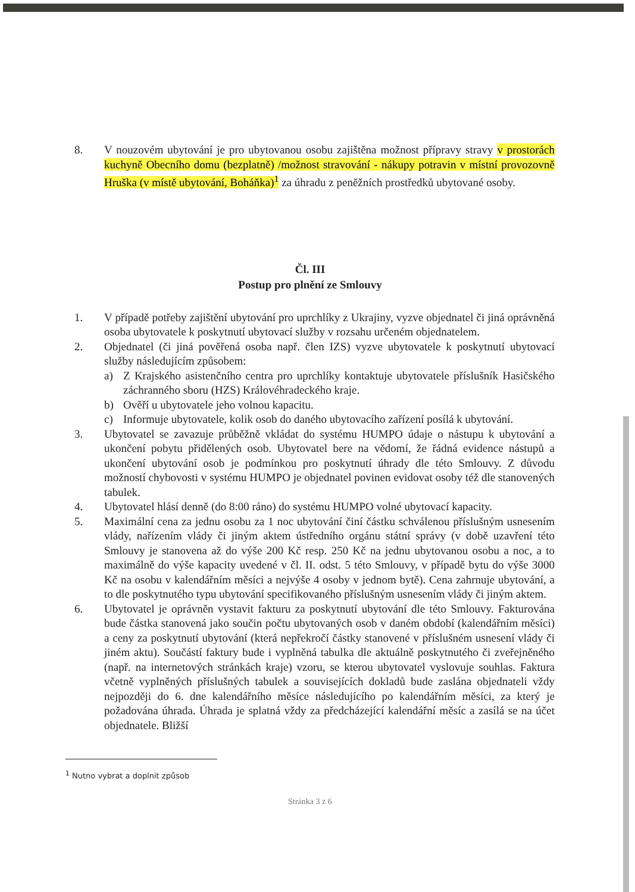8. V nouzovém ubytování je pro ubytovanou osobu zajištěna možnost přípravy stravy v prostorách kuchyně Obecního domu (bezplatně) /možnost stravování - nákupy potravin v místní provozovně Hruška (v místě ubytování, Boháňka)<sup>1</sup> za úhradu z peněžních prostředků ubytované osoby.
Čl. III
Postup pro plnění ze Smlouvy
1. V případě potřeby zajištění ubytování pro uprchlíky z Ukrajiny, vyzve objednatel či jiná oprávněná osoba ubytovatele k poskytnutí ubytovací služby v rozsahu určeném objednatelem.
2. Objednatel (či jiná pověřená osoba např. člen IZS) vyzve ubytovatele k poskytnutí ubytovací služby následujícím způsobem:
a) Z Krajského asistenčního centra pro uprchlíky kontaktuje ubytovatele příslušník Hasičského záchranného sboru (HZS) Královéhradeckého kraje.
b) Ověří u ubytovatele jeho volnou kapacitu.
c) Informuje ubytovatele, kolik osob do daného ubytovacího zařízení posílá k ubytování.
3. Ubytovatel se zavazuje průběžně vkládat do systému HUMPO údaje o nástupu k ubytování a ukončení pobytu přidělených osob. Ubytovatel bere na vědomí, že řádná evidence nástupů a ukončení ubytování osob je podmínkou pro poskytnutí úhrady dle této Smlouvy. Z důvodu možností chybovosti v systému HUMPO je objednatel povinen evidovat osoby též dle stanovených tabulek.
4. Ubytovatel hlásí denně (do 8:00 ráno) do systému HUMPO volné ubytovací kapacity.
5. Maximální cena za jednu osobu za 1 noc ubytování činí částku schválenou příslušným usnesením vlády, nařízením vlády či jiným aktem ústředního orgánu státní správy (v době uzavření této Smlouvy je stanovena až do výše 200 Kč resp. 250 Kč na jednu ubytovanou osobu a noc, a to maximálně do výše kapacity uvedené v čl. II. odst. 5 této Smlouvy, v případě bytu do výše 3000 Kč na osobu v kalendářním měsíci a nejvýše 4 osoby v jednom bytě). Cena zahrnuje ubytování, a to dle poskytnutého typu ubytování specifikovaného příslušným usnesením vlády či jiným aktem.
6. Ubytovatel je oprávněn vystavit fakturu za poskytnutí ubytování dle této Smlouvy. Fakturována bude částka stanovená jako součin počtu ubytovaných osob v daném období (kalendářním měsíci) a ceny za poskytnutí ubytování (která nepřekročí částky stanovené v příslušném usnesení vlády či jiném aktu). Součástí faktury bude i vyplněná tabulka dle aktuálně poskytnutého či zveřejněného (např. na internetových stránkách kraje) vzoru, se kterou ubytovatel vyslovuje souhlas. Faktura včetně vyplněných příslušných tabulek a souvisejících dokladů bude zaslána objednateli vždy nejpozději do 6. dne kalendářního měsíce následujícího po kalendářním měsíci, za který je požadována úhrada. Úhrada je splatná vždy za předcházející kalendářní měsíc a zasílá se na účet objednatele. Bližší
<sup>1</sup> Nutno vybrat a doplnit způsob
Stránka 3 z 6